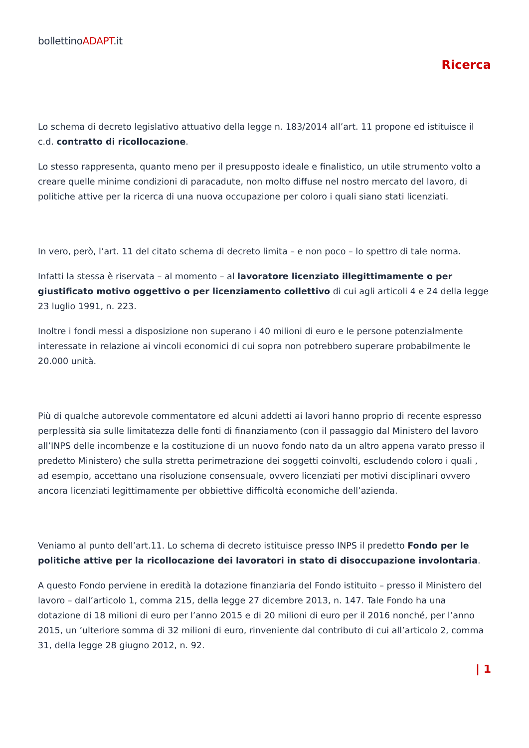bollettinoADAPT.it
Ricerca
Lo schema di decreto legislativo attuativo della legge n. 183/2014 all’art. 11 propone ed istituisce il c.d. contratto di ricollocazione.
Lo stesso rappresenta, quanto meno per il presupposto ideale e finalistico, un utile strumento volto a creare quelle minime condizioni di paracadute, non molto diffuse nel nostro mercato del lavoro, di politiche attive per la ricerca di una nuova occupazione per coloro i quali siano stati licenziati.
In vero, però, l’art. 11 del citato schema di decreto limita – e non poco – lo spettro di tale norma.
Infatti la stessa è riservata – al momento – al lavoratore licenziato illegittimamente o per giustificato motivo oggettivo o per licenziamento collettivo di cui agli articoli 4 e 24 della legge 23 luglio 1991, n. 223.
Inoltre i fondi messi a disposizione non superano i 40 milioni di euro e le persone potenzialmente interessate in relazione ai vincoli economici di cui sopra non potrebbero superare probabilmente le 20.000 unità.
Più di qualche autorevole commentatore ed alcuni addetti ai lavori hanno proprio di recente espresso perplessità sia sulle limitatezza delle fonti di finanziamento (con il passaggio dal Ministero del lavoro all’INPS delle incombenze e la costituzione di un nuovo fondo nato da un altro appena varato presso il predetto Ministero) che sulla stretta perimetrazione dei soggetti coinvolti, escludendo coloro i quali , ad esempio, accettano una risoluzione consensuale, ovvero licenziati per motivi disciplinari ovvero ancora licenziati legittimamente per obbiettive difficoltà economiche dell’azienda.
Veniamo al punto dell’art.11. Lo schema di decreto istituisce presso INPS il predetto Fondo per le politiche attive per la ricollocazione dei lavoratori in stato di disoccupazione involontaria.
A questo Fondo perviene in eredità la dotazione finanziaria del Fondo istituito – presso il Ministero del lavoro – dall’articolo 1, comma 215, della legge 27 dicembre 2013, n. 147. Tale Fondo ha una dotazione di 18 milioni di euro per l’anno 2015 e di 20 milioni di euro per il 2016 nonché, per l’anno 2015, un ’ulteriore somma di 32 milioni di euro, rinveniente dal contributo di cui all’articolo 2, comma 31, della legge 28 giugno 2012, n. 92.
| 1